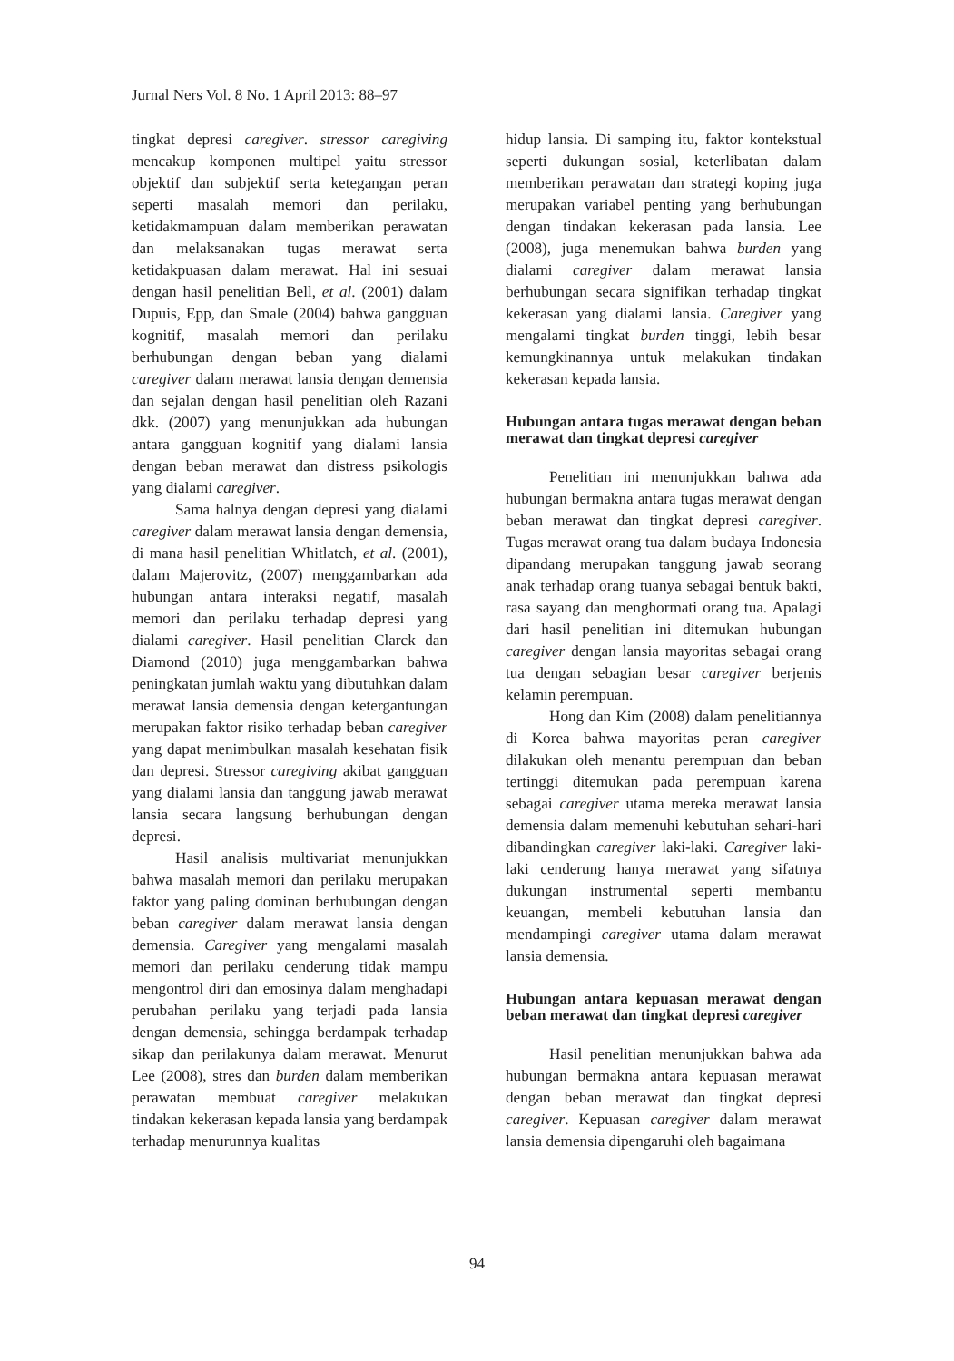Jurnal Ners Vol. 8 No. 1 April 2013: 88–97
tingkat depresi caregiver. stressor caregiving mencakup komponen multipel yaitu stressor objektif dan subjektif serta ketegangan peran seperti masalah memori dan perilaku, ketidakmampuan dalam memberikan perawatan dan melaksanakan tugas merawat serta ketidakpuasan dalam merawat. Hal ini sesuai dengan hasil penelitian Bell, et al. (2001) dalam Dupuis, Epp, dan Smale (2004) bahwa gangguan kognitif, masalah memori dan perilaku berhubungan dengan beban yang dialami caregiver dalam merawat lansia dengan demensia dan sejalan dengan hasil penelitian oleh Razani dkk. (2007) yang menunjukkan ada hubungan antara gangguan kognitif yang dialami lansia dengan beban merawat dan distress psikologis yang dialami caregiver.
Sama halnya dengan depresi yang dialami caregiver dalam merawat lansia dengan demensia, di mana hasil penelitian Whitlatch, et al. (2001), dalam Majerovitz, (2007) menggambarkan ada hubungan antara interaksi negatif, masalah memori dan perilaku terhadap depresi yang dialami caregiver. Hasil penelitian Clarck dan Diamond (2010) juga menggambarkan bahwa peningkatan jumlah waktu yang dibutuhkan dalam merawat lansia demensia dengan ketergantungan merupakan faktor risiko terhadap beban caregiver yang dapat menimbulkan masalah kesehatan fisik dan depresi. Stressor caregiving akibat gangguan yang dialami lansia dan tanggung jawab merawat lansia secara langsung berhubungan dengan depresi.
Hasil analisis multivariat menunjukkan bahwa masalah memori dan perilaku merupakan faktor yang paling dominan berhubungan dengan beban caregiver dalam merawat lansia dengan demensia. Caregiver yang mengalami masalah memori dan perilaku cenderung tidak mampu mengontrol diri dan emosinya dalam menghadapi perubahan perilaku yang terjadi pada lansia dengan demensia, sehingga berdampak terhadap sikap dan perilakunya dalam merawat. Menurut Lee (2008), stres dan burden dalam memberikan perawatan membuat caregiver melakukan tindakan kekerasan kepada lansia yang berdampak terhadap menurunnya kualitas
hidup lansia. Di samping itu, faktor kontekstual seperti dukungan sosial, keterlibatan dalam memberikan perawatan dan strategi koping juga merupakan variabel penting yang berhubungan dengan tindakan kekerasan pada lansia. Lee (2008), juga menemukan bahwa burden yang dialami caregiver dalam merawat lansia berhubungan secara signifikan terhadap tingkat kekerasan yang dialami lansia. Caregiver yang mengalami tingkat burden tinggi, lebih besar kemungkinannya untuk melakukan tindakan kekerasan kepada lansia.
Hubungan antara tugas merawat dengan beban merawat dan tingkat depresi caregiver
Penelitian ini menunjukkan bahwa ada hubungan bermakna antara tugas merawat dengan beban merawat dan tingkat depresi caregiver. Tugas merawat orang tua dalam budaya Indonesia dipandang merupakan tanggung jawab seorang anak terhadap orang tuanya sebagai bentuk bakti, rasa sayang dan menghormati orang tua. Apalagi dari hasil penelitian ini ditemukan hubungan caregiver dengan lansia mayoritas sebagai orang tua dengan sebagian besar caregiver berjenis kelamin perempuan.
Hong dan Kim (2008) dalam penelitiannya di Korea bahwa mayoritas peran caregiver dilakukan oleh menantu perempuan dan beban tertinggi ditemukan pada perempuan karena sebagai caregiver utama mereka merawat lansia demensia dalam memenuhi kebutuhan sehari-hari dibandingkan caregiver laki-laki. Caregiver laki-laki cenderung hanya merawat yang sifatnya dukungan instrumental seperti membantu keuangan, membeli kebutuhan lansia dan mendampingi caregiver utama dalam merawat lansia demensia.
Hubungan antara kepuasan merawat dengan beban merawat dan tingkat depresi caregiver
Hasil penelitian menunjukkan bahwa ada hubungan bermakna antara kepuasan merawat dengan beban merawat dan tingkat depresi caregiver. Kepuasan caregiver dalam merawat lansia demensia dipengaruhi oleh bagaimana
94